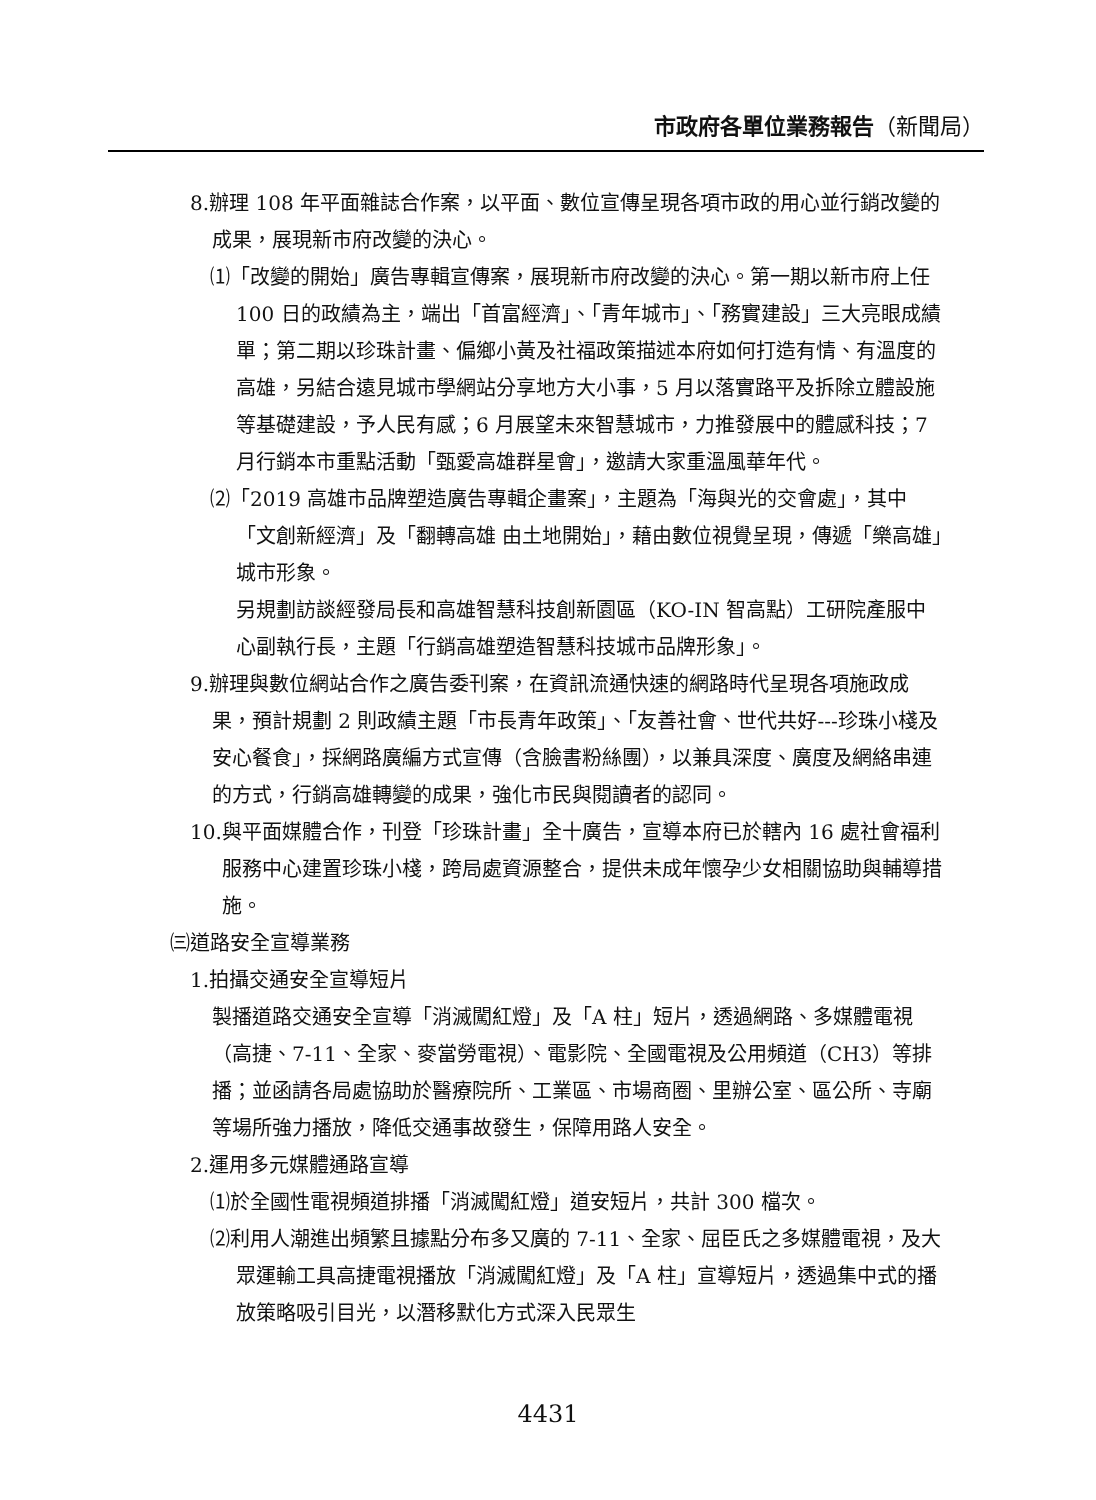市政府各單位業務報告（新聞局）
8.辦理 108 年平面雜誌合作案，以平面、數位宣傳呈現各項市政的用心並行銷改變的成果，展現新市府改變的決心。
⑴「改變的開始」廣告專輯宣傳案，展現新市府改變的決心。第一期以新市府上任 100 日的政績為主，端出「首富經濟」、「青年城市」、「務實建設」三大亮眼成績單；第二期以珍珠計畫、偏鄉小黃及社福政策描述本府如何打造有情、有溫度的高雄，另結合遠見城市學網站分享地方大小事，5 月以落實路平及拆除立體設施等基礎建設，予人民有感；6 月展望未來智慧城市，力推發展中的體感科技；7 月行銷本市重點活動「甄愛高雄群星會」，邀請大家重溫風華年代。
⑵「2019 高雄市品牌塑造廣告專輯企畫案」，主題為「海與光的交會處」，其中「文創新經濟」及「翻轉高雄 由土地開始」，藉由數位視覺呈現，傳遞「樂高雄」城市形象。
另規劃訪談經發局長和高雄智慧科技創新園區（KO-IN 智高點）工研院產服中心副執行長，主題「行銷高雄塑造智慧科技城市品牌形象」。
9.辦理與數位網站合作之廣告委刊案，在資訊流通快速的網路時代呈現各項施政成果，預計規劃 2 則政績主題「市長青年政策」、「友善社會、世代共好---珍珠小棧及安心餐食」，採網路廣編方式宣傳（含臉書粉絲團），以兼具深度、廣度及網絡串連的方式，行銷高雄轉變的成果，強化市民與閱讀者的認同。
10.與平面媒體合作，刊登「珍珠計畫」全十廣告，宣導本府已於轄內 16 處社會福利服務中心建置珍珠小棧，跨局處資源整合，提供未成年懷孕少女相關協助與輔導措施。
㈢道路安全宣導業務
1.拍攝交通安全宣導短片
製播道路交通安全宣導「消滅闖紅燈」及「A 柱」短片，透過網路、多媒體電視（高捷、7-11、全家、麥當勞電視）、電影院、全國電視及公用頻道（CH3）等排播；並函請各局處協助於醫療院所、工業區、市場商圈、里辦公室、區公所、寺廟等場所強力播放，降低交通事故發生，保障用路人安全。
2.運用多元媒體通路宣導
⑴於全國性電視頻道排播「消滅闖紅燈」道安短片，共計 300 檔次。
⑵利用人潮進出頻繁且據點分布多又廣的 7-11、全家、屈臣氏之多媒體電視，及大眾運輸工具高捷電視播放「消滅闖紅燈」及「A 柱」宣導短片，透過集中式的播放策略吸引目光，以潛移默化方式深入民眾生
4431